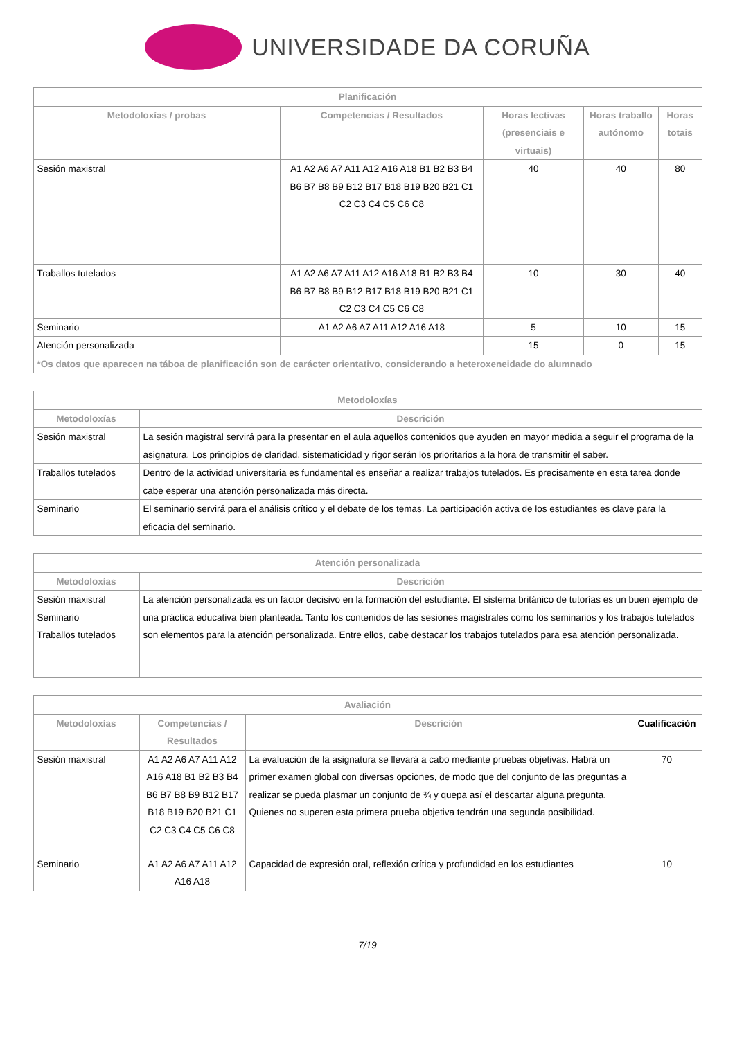UNIVERSIDADE DA CORUÑA
| Planificación | | | | |
| --- | --- | --- | --- | --- |
| Metodoloxías / probas | Competencias / Resultados | Horas lectivas (presenciais e virtuais) | Horas traballo autónomo | Horas totais |
| Sesión maxistral | A1 A2 A6 A7 A11 A12 A16 A18 B1 B2 B3 B4 B6 B7 B8 B9 B12 B17 B18 B19 B20 B21 C1 C2 C3 C4 C5 C6 C8 | 40 | 40 | 80 |
| Traballos tutelados | A1 A2 A6 A7 A11 A12 A16 A18 B1 B2 B3 B4 B6 B7 B8 B9 B12 B17 B18 B19 B20 B21 C1 C2 C3 C4 C5 C6 C8 | 10 | 30 | 40 |
| Seminario | A1 A2 A6 A7 A11 A12 A16 A18 | 5 | 10 | 15 |
| Atención personalizada | | 15 | 0 | 15 |
| *Os datos que aparecen na táboa de planificación son de carácter orientativo, considerando a heteroxeneidade do alumnado | | | | |
| Metodoloxías | |
| --- | --- |
| Metodoloxías | Descrición |
| Sesión maxistral | La sesión magistral servirá para la presentar en el aula aquellos contenidos que ayuden en mayor medida a seguir el programa de la asignatura. Los principios de claridad, sistematicidad y rigor serán los prioritarios a la hora de transmitir el saber. |
| Traballos tutelados | Dentro de la actividad universitaria es fundamental es enseñar a realizar trabajos tutelados. Es precisamente en esta tarea donde cabe esperar una atención personalizada más directa. |
| Seminario | El seminario servirá para el análisis crítico y el debate de los temas. La participación activa de los estudiantes es clave para la eficacia del seminario. |
| Atención personalizada | |
| --- | --- |
| Metodoloxías | Descrición |
| Sesión maxistral Seminario Traballos tutelados | La atención personalizada es un factor decisivo en la formación del estudiante. El sistema británico de tutorías es un buen ejemplo de una práctica educativa bien planteada. Tanto los contenidos de las sesiones magistrales como los seminarios y los trabajos tutelados son elementos para la atención personalizada. Entre ellos, cabe destacar los trabajos tutelados para esa atención personalizada. |
| Avaliación | | | |
| --- | --- | --- | --- |
| Metodoloxías | Competencias / Resultados | Descrición | Cualificación |
| Sesión maxistral | A1 A2 A6 A7 A11 A12 A16 A18 B1 B2 B3 B4 B6 B7 B8 B9 B12 B17 B18 B19 B20 B21 C1 C2 C3 C4 C5 C6 C8 | La evaluación de la asignatura se llevará a cabo mediante pruebas objetivas. Habrá un primer examen global con diversas opciones, de modo que del conjunto de las preguntas a realizar se pueda plasmar un conjunto de ¾ y quepa así el descartar alguna pregunta. Quienes no superen esta primera prueba objetiva tendrán una segunda posibilidad. | 70 |
| Seminario | A1 A2 A6 A7 A11 A12 A16 A18 | Capacidad de expresión oral, reflexión crítica y profundidad en los estudiantes | 10 |
7/19